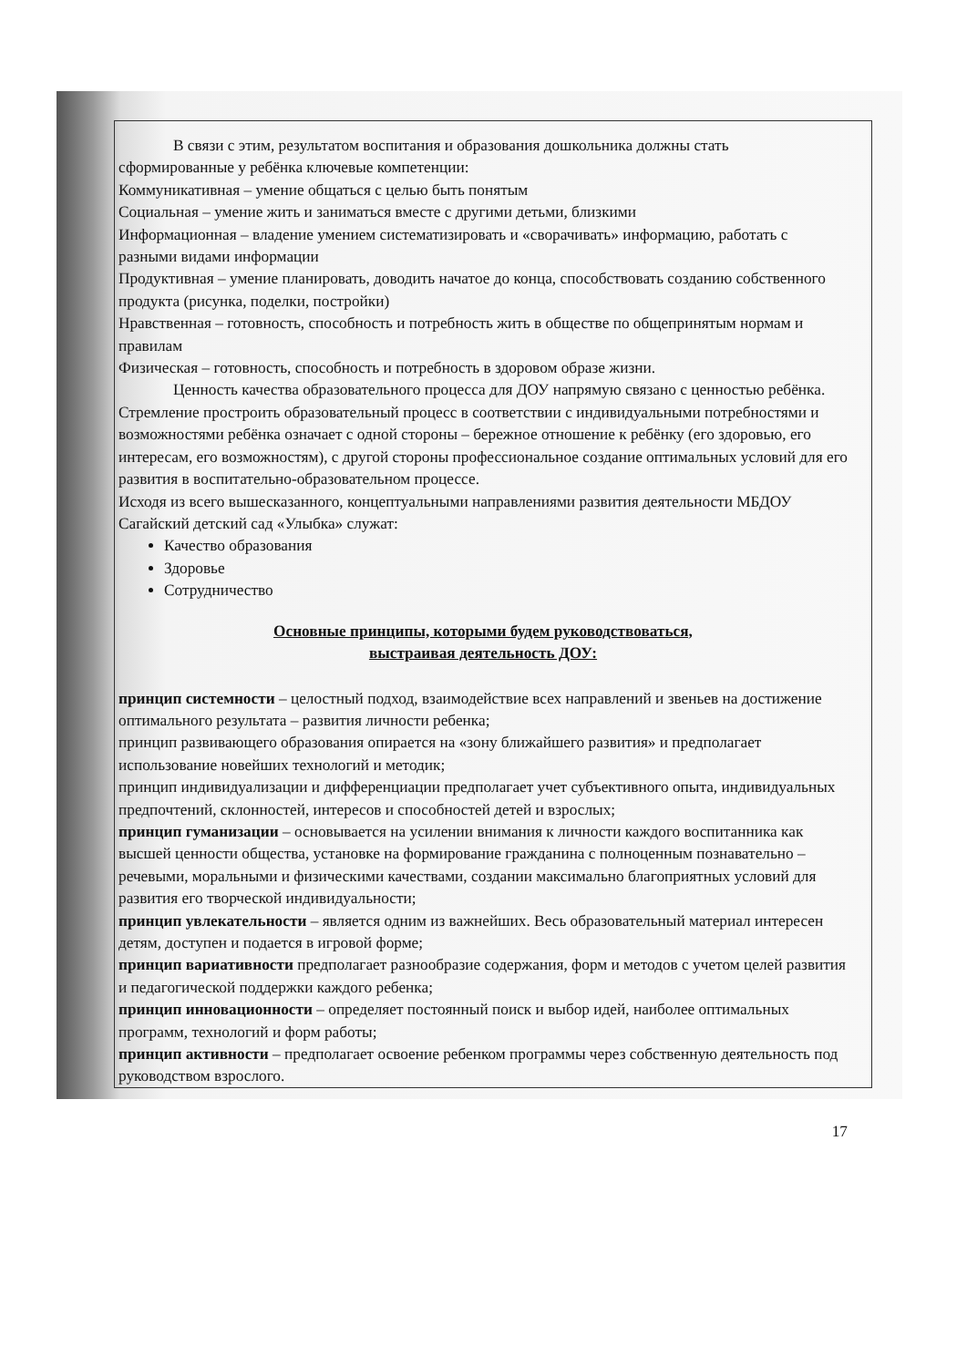В связи с этим, результатом воспитания и образования дошкольника должны стать сформированные у ребёнка ключевые компетенции:
Коммуникативная – умение общаться с целью быть понятым
Социальная – умение жить и заниматься вместе с другими детьми, близкими
Информационная – владение умением систематизировать и «сворачивать» информацию, работать с разными видами информации
Продуктивная – умение планировать, доводить начатое до конца, способствовать созданию собственного продукта (рисунка, поделки, постройки)
Нравственная – готовность, способность и потребность жить в обществе по общепринятым нормам и правилам
Физическая – готовность, способность и потребность в здоровом образе жизни.
Ценность качества образовательного процесса для ДОУ напрямую связано с ценностью ребёнка. Стремление простроить образовательный процесс в соответствии с индивидуальными потребностями и возможностями ребёнка означает с одной стороны – бережное отношение к ребёнку (его здоровью, его интересам, его возможностям), с другой стороны профессиональное создание оптимальных условий для его развития в воспитательно-образовательном процессе.
Исходя из всего вышесказанного, концептуальными направлениями развития деятельности МБДОУ Сагайский детский сад «Улыбка» служат:
Качество образования
Здоровье
Сотрудничество
Основные принципы, которыми будем руководствоваться,
выстраивая деятельность ДОУ:
принцип системности – целостный подход, взаимодействие всех направлений и звеньев на достижение оптимального результата – развития личности ребенка;
принцип развивающего образования опирается на «зону ближайшего развития» и предполагает использование новейших технологий и методик;
принцип индивидуализации и дифференциации предполагает учет субъективного опыта, индивидуальных предпочтений, склонностей, интересов и способностей детей и взрослых;
принцип гуманизации – основывается на усилении внимания к личности каждого воспитанника как высшей ценности общества, установке на формирование гражданина с полноценным познавательно – речевыми, моральными и физическими качествами, создании максимально благоприятных условий для развития его творческой индивидуальности;
принцип увлекательности – является одним из важнейших. Весь образовательный материал интересен детям, доступен и подается в игровой форме;
принцип вариативности предполагает разнообразие содержания, форм и методов с учетом целей развития и педагогической поддержки каждого ребенка;
принцип инновационности – определяет постоянный поиск и выбор идей, наиболее оптимальных программ, технологий и форм работы;
принцип активности – предполагает освоение ребенком программы через собственную деятельность под руководством взрослого.
17